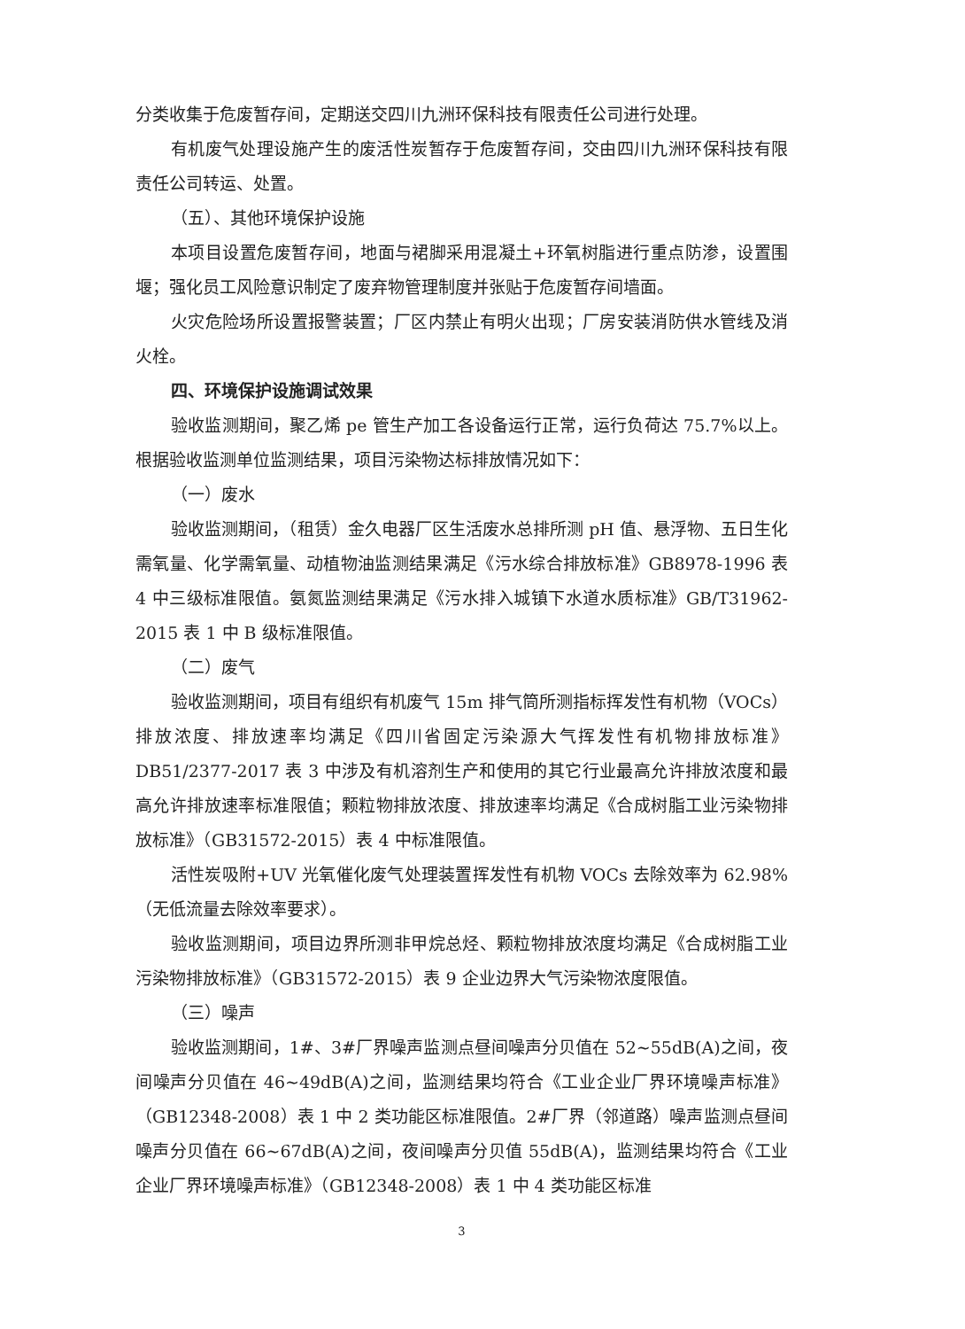分类收集于危废暂存间，定期送交四川九洲环保科技有限责任公司进行处理。
有机废气处理设施产生的废活性炭暂存于危废暂存间，交由四川九洲环保科技有限责任公司转运、处置。
（五）、其他环境保护设施
本项目设置危废暂存间，地面与裙脚采用混凝土+环氧树脂进行重点防渗，设置围堰；强化员工风险意识制定了废弃物管理制度并张贴于危废暂存间墙面。
火灾危险场所设置报警装置；厂区内禁止有明火出现；厂房安装消防供水管线及消火栓。
四、环境保护设施调试效果
验收监测期间，聚乙烯 pe 管生产加工各设备运行正常，运行负荷达 75.7%以上。根据验收监测单位监测结果，项目污染物达标排放情况如下：
（一）废水
验收监测期间，（租赁）金久电器厂区生活废水总排所测 pH 值、悬浮物、五日生化需氧量、化学需氧量、动植物油监测结果满足《污水综合排放标准》GB8978-1996 表 4 中三级标准限值。氨氮监测结果满足《污水排入城镇下水道水质标准》GB/T31962-2015 表 1 中 B 级标准限值。
（二）废气
验收监测期间，项目有组织有机废气 15m 排气筒所测指标挥发性有机物（VOCs）排放浓度、排放速率均满足《四川省固定污染源大气挥发性有机物排放标准》DB51/2377-2017 表 3 中涉及有机溶剂生产和使用的其它行业最高允许排放浓度和最高允许排放速率标准限值；颗粒物排放浓度、排放速率均满足《合成树脂工业污染物排放标准》（GB31572-2015）表 4 中标准限值。
活性炭吸附+UV 光氧催化废气处理装置挥发性有机物 VOCs 去除效率为 62.98%（无低流量去除效率要求）。
验收监测期间，项目边界所测非甲烷总烃、颗粒物排放浓度均满足《合成树脂工业污染物排放标准》（GB31572-2015）表 9 企业边界大气污染物浓度限值。
（三）噪声
验收监测期间，1#、3#厂界噪声监测点昼间噪声分贝值在 52~55dB(A)之间，夜间噪声分贝值在 46~49dB(A)之间，监测结果均符合《工业企业厂界环境噪声标准》（GB12348-2008）表 1 中 2 类功能区标准限值。2#厂界（邻道路）噪声监测点昼间噪声分贝值在 66~67dB(A)之间，夜间噪声分贝值 55dB(A)，监测结果均符合《工业企业厂界环境噪声标准》（GB12348-2008）表 1 中 4 类功能区标准
3